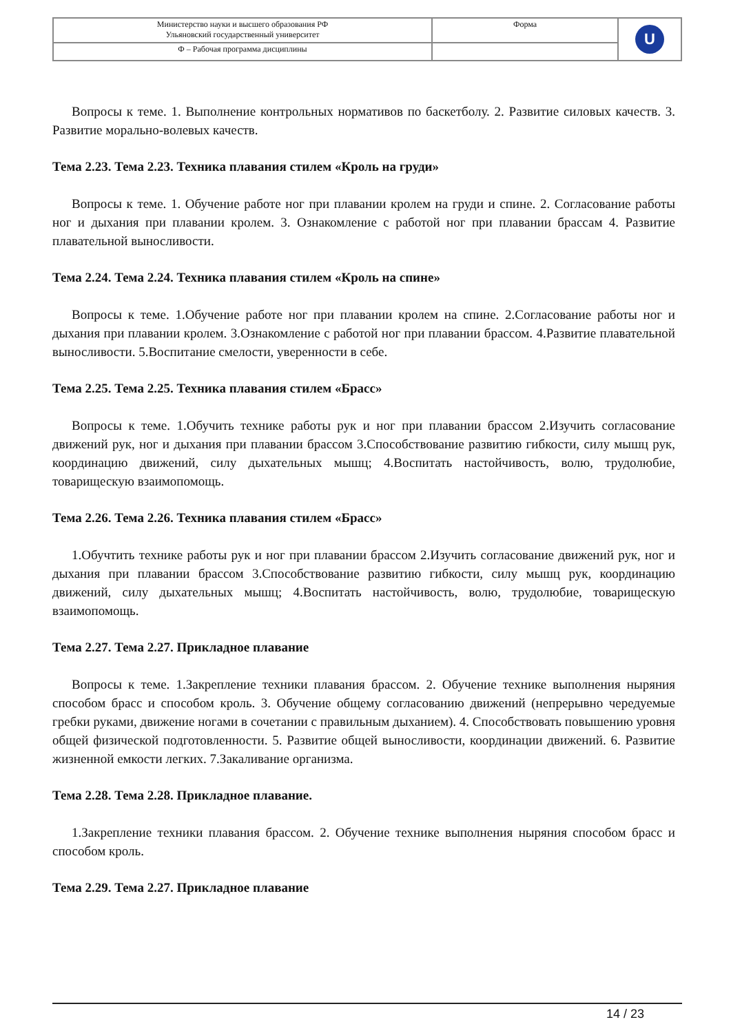| Министерство науки и высшего образования РФ Ульяновский государственный университет | Форма | U |
| Ф – Рабочая программа дисциплины | | |
Вопросы к теме. 1. Выполнение контрольных нормативов по баскетболу. 2. Развитие силовых качеств. 3. Развитие морально-волевых качеств.
Тема 2.23. Тема 2.23. Техника плавания стилем «Кроль на груди»
Вопросы к теме. 1. Обучение работе ног при плавании кролем на груди и спине. 2. Согласование работы ног и дыхания при плавании кролем. 3. Ознакомление с работой ног при плавании брассам 4. Развитие плавательной выносливости.
Тема 2.24. Тема 2.24. Техника плавания стилем «Кроль на спине»
Вопросы к теме. 1.Обучение работе ног при плавании кролем на спине. 2.Согласование работы ног и дыхания при плавании кролем. 3.Ознакомление с работой ног при плавании брассом. 4.Развитие плавательной выносливости. 5.Воспитание смелости, уверенности в себе.
Тема 2.25. Тема 2.25. Техника плавания стилем «Брасс»
Вопросы к теме. 1.Обучить технике работы рук и ног при плавании брассом 2.Изучить согласование движений рук, ног и дыхания при плавании брассом 3.Способствование развитию гибкости, силу мышц рук, координацию движений, силу дыхательных мышц; 4.Воспитать настойчивость, волю, трудолюбие, товарищескую взаимопомощь.
Тема 2.26. Тема 2.26. Техника плавания стилем «Брасс»
1.Обучтить технике работы рук и ног при плавании брассом 2.Изучить согласование движений рук, ног и дыхания при плавании брассом 3.Способствование развитию гибкости, силу мышц рук, координацию движений, силу дыхательных мышц; 4.Воспитать настойчивость, волю, трудолюбие, товарищескую взаимопомощь.
Тема 2.27. Тема 2.27. Прикладное плавание
Вопросы к теме. 1.Закрепление техники плавания брассом. 2. Обучение технике выполнения ныряния способом брасс и способом кроль. 3. Обучение общему согласованию движений (непрерывно чередуемые гребки руками, движение ногами в сочетании с правильным дыханием). 4. Способствовать повышению уровня общей физической подготовленности. 5. Развитие общей выносливости, координации движений. 6. Развитие жизненной емкости легких. 7.Закаливание организма.
Тема 2.28. Тема 2.28. Прикладное плавание.
1.Закрепление техники плавания брассом. 2. Обучение технике выполнения ныряния способом брасс и способом кроль.
Тема 2.29. Тема 2.27. Прикладное плавание
14 / 23